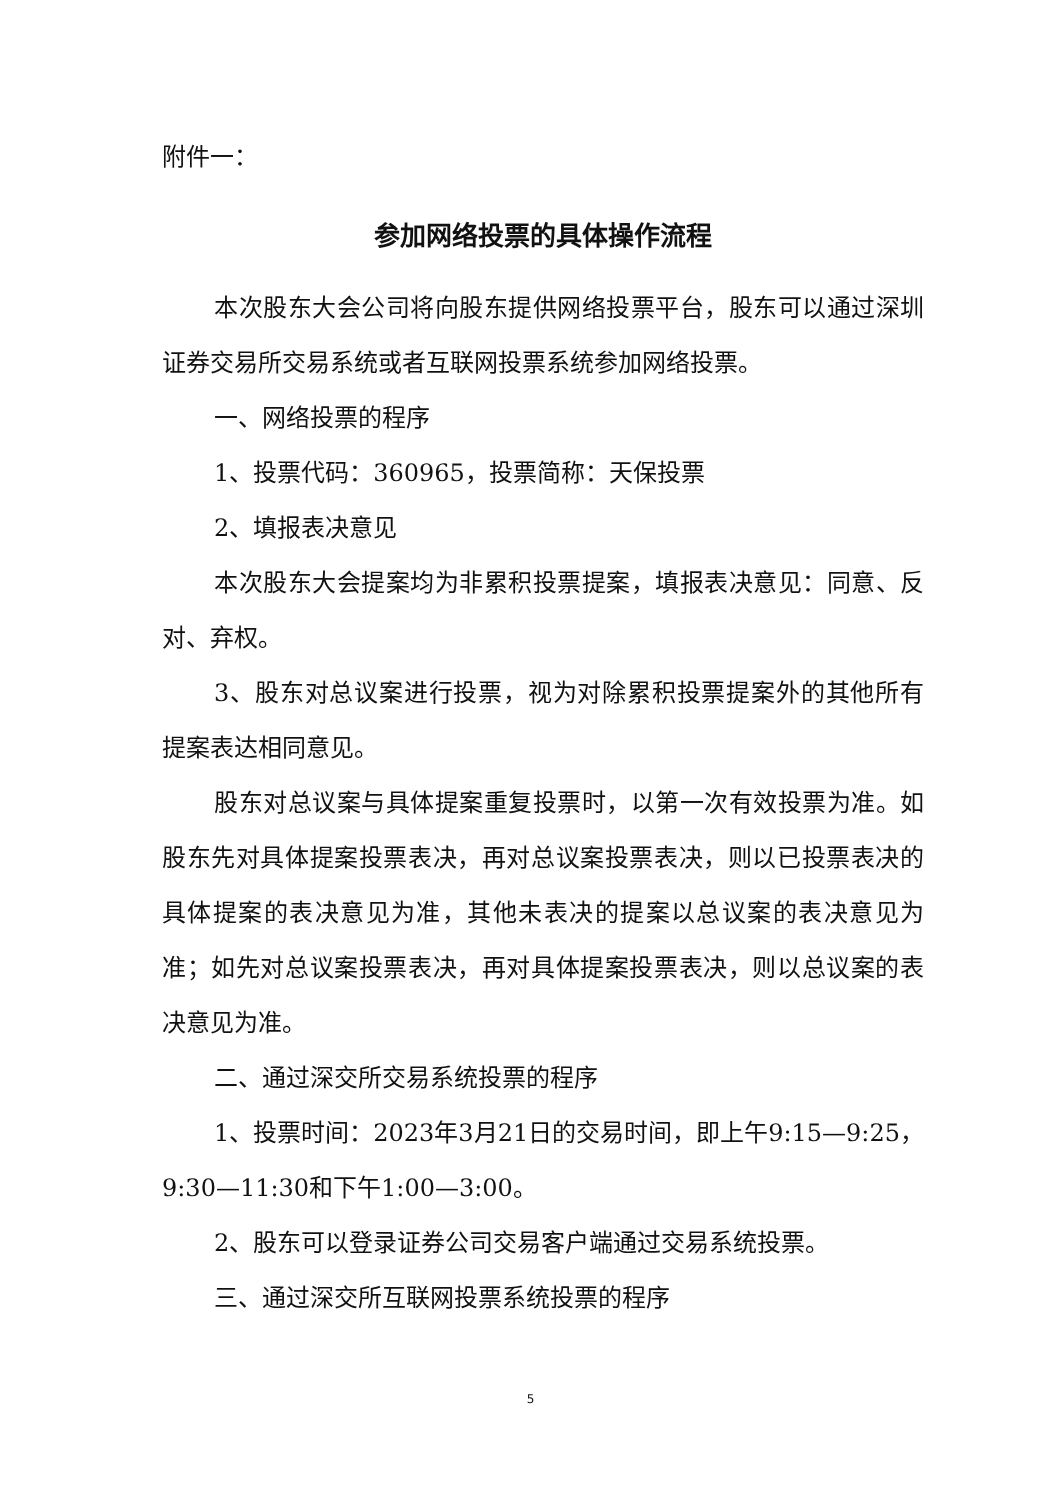附件一：
参加网络投票的具体操作流程
本次股东大会公司将向股东提供网络投票平台，股东可以通过深圳证券交易所交易系统或者互联网投票系统参加网络投票。
一、网络投票的程序
1、投票代码：360965，投票简称：天保投票
2、填报表决意见
本次股东大会提案均为非累积投票提案，填报表决意见：同意、反对、弃权。
3、股东对总议案进行投票，视为对除累积投票提案外的其他所有提案表达相同意见。
股东对总议案与具体提案重复投票时，以第一次有效投票为准。如股东先对具体提案投票表决，再对总议案投票表决，则以已投票表决的具体提案的表决意见为准，其他未表决的提案以总议案的表决意见为准；如先对总议案投票表决，再对具体提案投票表决，则以总议案的表决意见为准。
二、通过深交所交易系统投票的程序
1、投票时间：2023年3月21日的交易时间，即上午9:15—9:25，9:30—11:30和下午1:00—3:00。
2、股东可以登录证券公司交易客户端通过交易系统投票。
三、通过深交所互联网投票系统投票的程序
5